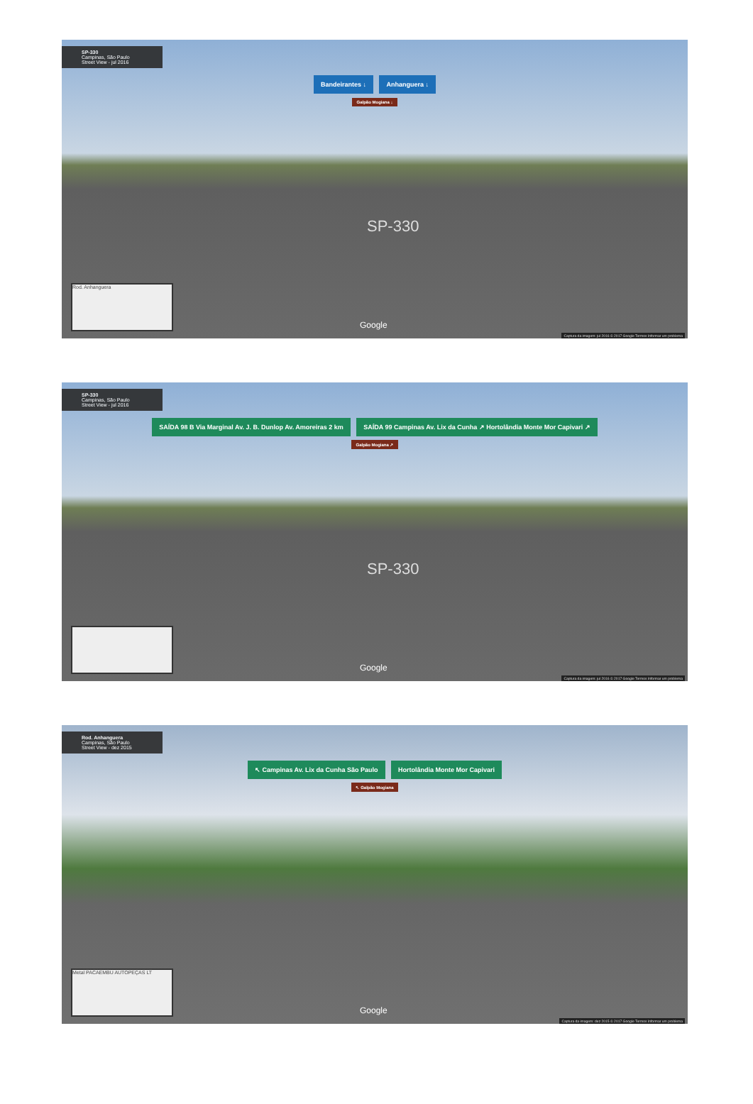SP-330
Campinas, São Paulo
Street View - jul 2016
Bandeirantes ↓ Anhanguera ↓
Galpão Mogiana ↓
SP-330
Rod. Anhanguera Google
Captura da imagem: jul 2016 © 2017 Google Termos Informar um problema
SP-330
Campinas, São Paulo
Street View - jul 2016
SAÍDA 98 B Via Marginal Av. J. B. Dunlop Av. Amoreiras 2 km SAÍDA 99 Campinas Av. Lix da Cunha ↗ Hortolândia Monte Mor Capivari ↗
Galpão Mogiana ↗
SP-330
Google
Captura da imagem: jul 2016 © 2017 Google Termos Informar um problema
Rod. Anhanguera
Campinas, São Paulo
Street View - dez 2015
↖ Campinas Av. Lix da Cunha São Paulo Hortolândia Monte Mor Capivari
↖ Galpão Mogiana
Metal PACAEMBU AUTOPEÇAS LT Google
Captura da imagem: dez 2015 © 2017 Google Termos Informar um problema